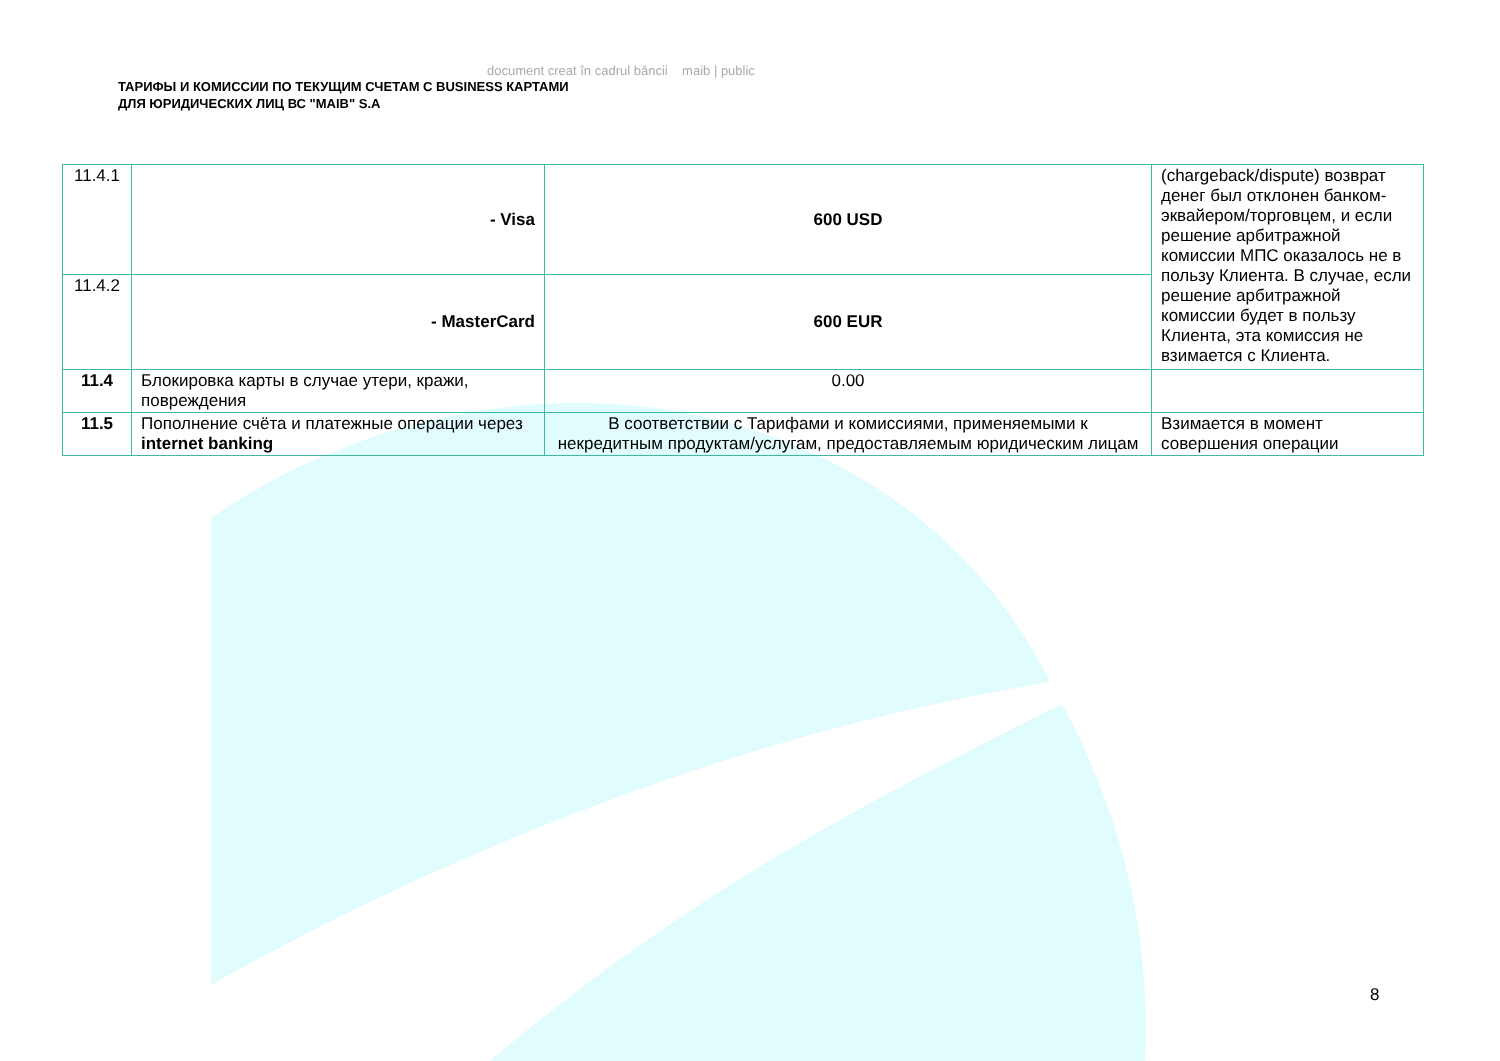document creat în cadrul băncii maib | public
ТАРИФЫ И КОМИССИИ ПО ТЕКУЩИМ СЧЕТАМ С BUSINESS КАРТАМИ
ДЛЯ ЮРИДИЧЕСКИХ ЛИЦ ВС "MAIB" S.A
| 11.4.1 | - Visa | 600 USD | (chargeback/dispute) возврат денег был отклонен банком-эквайером/торговцем, и если решение арбитражной комиссии МПС оказалось не в пользу Клиента. В случае, если решение арбитражной комиссии будет в пользу Клиента, эта комиссия не взимается с Клиента. |
| 11.4.2 | - MasterCard | 600 EUR | |
| 11.4 | Блокировка карты в случае утери, кражи, повреждения | 0.00 | |
| 11.5 | Пополнение счёта и платежные операции через internet banking | В соответствии с Тарифами и комиссиями, применяемыми к некредитным продуктам/услугам, предоставляемым юридическим лицам | Взимается в момент совершения операции |
8